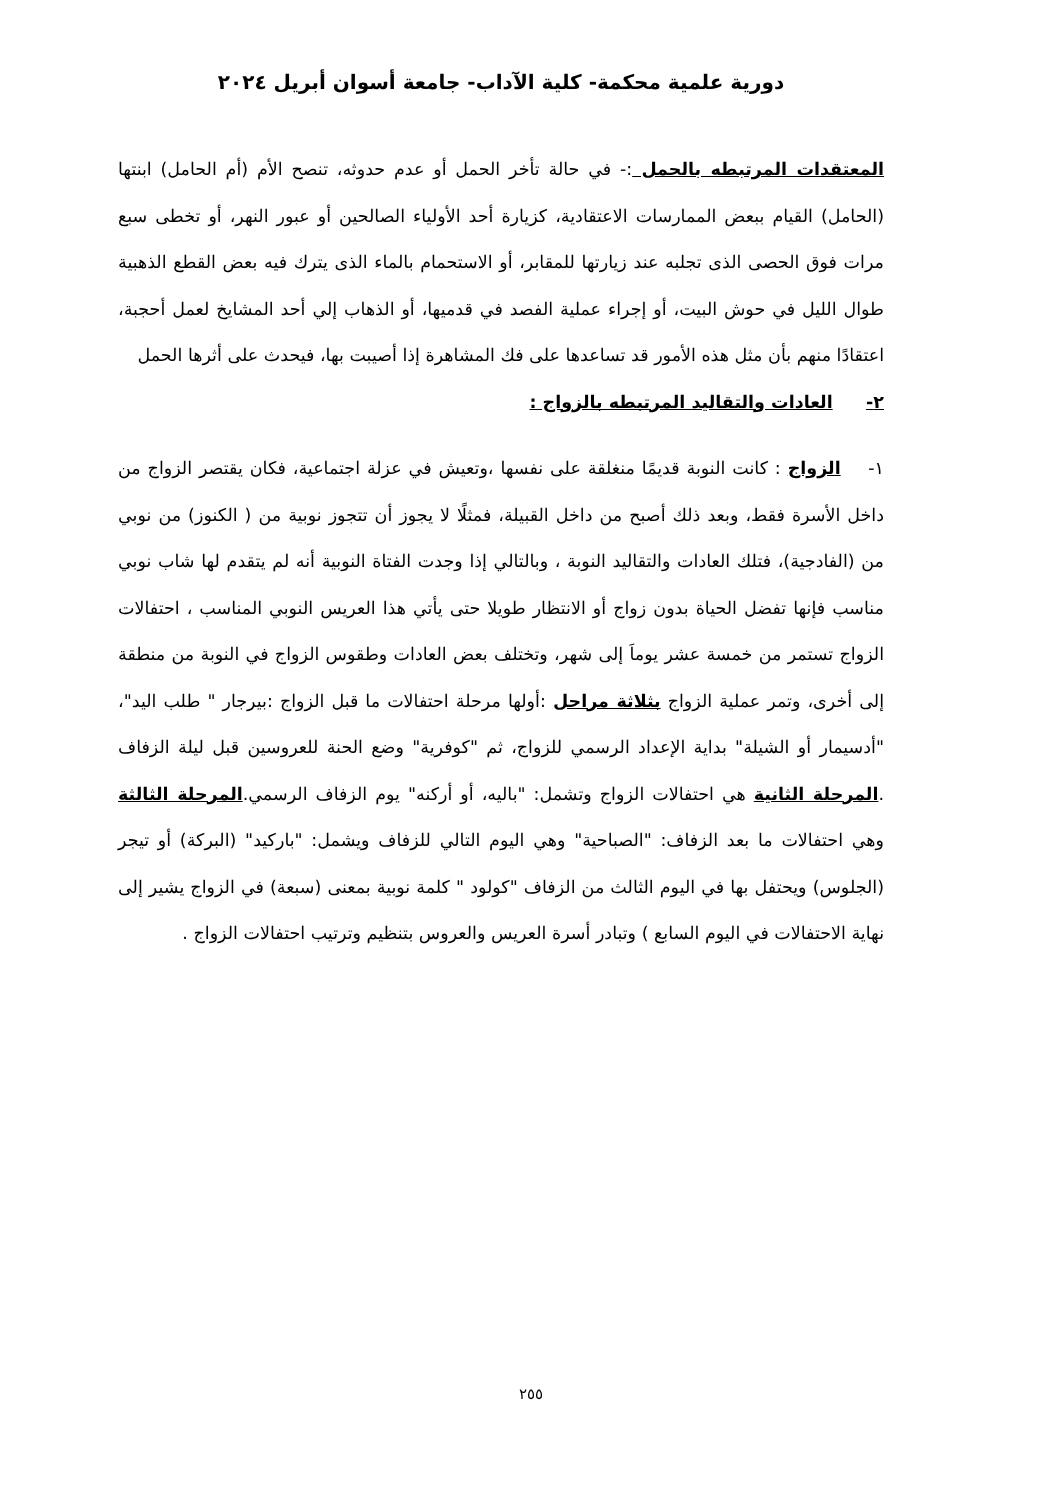دورية علمية محكمة- كلية الآداب- جامعة أسوان أبريل ٢٠٢٤
المعتقدات المرتبطه بالحمل :- في حالة تأخر الحمل أو عدم حدوثه، تنصح الأم (أم الحامل) ابنتها (الحامل) القيام ببعض الممارسات الاعتقادية، كزيارة أحد الأولياء الصالحين أو عبور النهر، أو تخطى سبع مرات فوق الحصى الذى تجلبه عند زيارتها للمقابر، أو الاستحمام بالماء الذى يترك فيه بعض القطع الذهبية طوال الليل في حوش البيت، أو إجراء عملية الفصد في قدميها، أو الذهاب إلي أحد المشايخ لعمل أحجبة، اعتقادًا منهم بأن مثل هذه الأمور قد تساعدها على فك المشاهرة إذا أصيبت بها، فيحدث على أثرها الحمل
٢- العادات والتقاليد المرتبطه بالزواج :
١- الزواج : كانت النوبة قديمًا منغلقة على نفسها ،وتعيش في عزلة اجتماعية، فكان يقتصر الزواج من داخل الأسرة فقط، وبعد ذلك أصبح من داخل القبيلة، فمثلًا لا يجوز أن تتجوز نوبية من ( الكنوز) من نوبي من (الفادجية)، فتلك العادات والتقاليد النوبة ، وبالتالي إذا وجدت الفتاة النوبية أنه لم يتقدم لها شاب نوبي مناسب فإنها تفضل الحياة بدون زواج أو الانتظار طويلا حتى يأتي هذا العريس النوبي المناسب ، احتفالات الزواج تستمر من خمسة عشر يوماَ إلى شهر، وتختلف بعض العادات وطقوس الزواج في النوبة من منطقة إلى أخرى، وتمر عملية الزواج بثلاثة مراحل :أولها مرحلة احتفالات ما قبل الزواج :بيرجار " طلب اليد"، "أدسيمار أو الشيلة" بداية الإعداد الرسمي للزواج، ثم "كوفرية" وضع الحنة للعروسين قبل ليلة الزفاف .المرحلة الثانية هي احتفالات الزواج وتشمل: "باليه، أو أركنه" يوم الزفاف الرسمي.المرحلة الثالثة وهي احتفالات ما بعد الزفاف: "الصباحية" وهي اليوم التالي للزفاف ويشمل: "باركيد" (البركة) أو تيجر (الجلوس) ويحتفل بها في اليوم الثالث من الزفاف "كولود " كلمة نوبية بمعنى (سبعة) في الزواج يشير إلى نهاية الاحتفالات في اليوم السابع ) وتبادر أسرة العريس والعروس بتنظيم وترتيب احتفالات الزواج .
٢٥٥